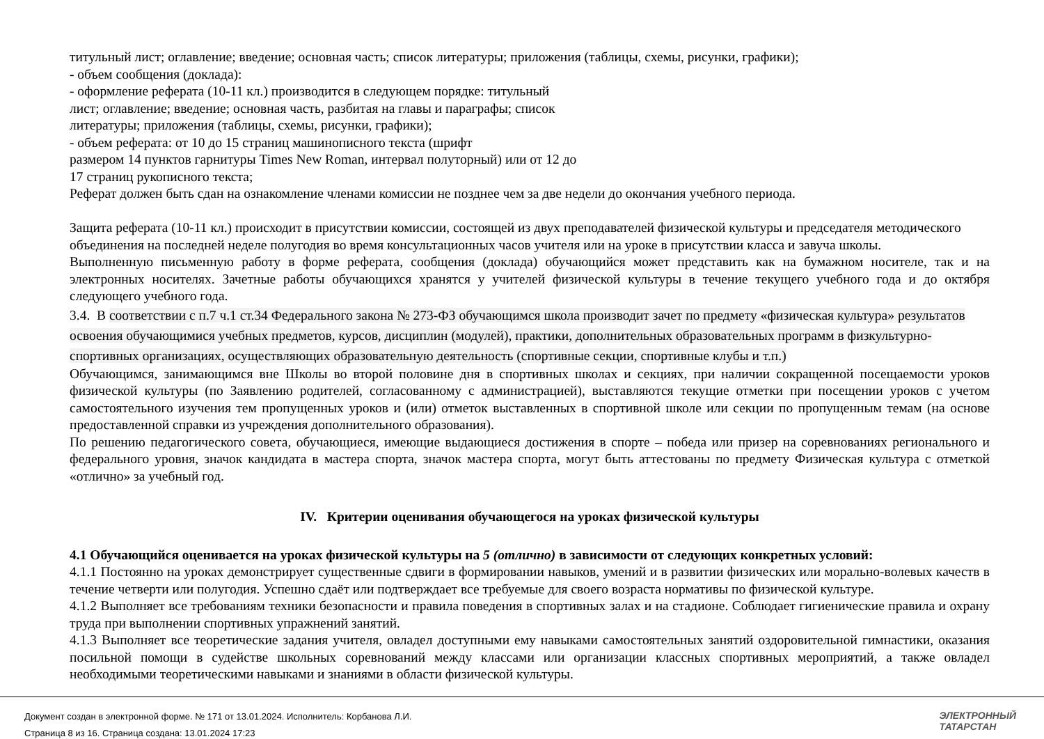титульный лист; оглавление; введение; основная часть; список литературы; приложения (таблицы, схемы, рисунки, графики);
- объем сообщения (доклада):
- оформление реферата (10-11 кл.) производится в следующем порядке: титульный
лист; оглавление; введение; основная часть, разбитая на главы и параграфы; список
литературы; приложения (таблицы, схемы, рисунки, графики);
- объем реферата: от 10 до 15 страниц машинописного текста (шрифт
размером 14 пунктов гарнитуры Times New Roman, интервал полуторный) или от 12 до
17 страниц рукописного текста;
Реферат должен быть сдан на ознакомление членами комиссии не позднее чем за две недели до окончания учебного периода.
Защита реферата (10-11 кл.) происходит в присутствии комиссии, состоящей из двух преподавателей физической культуры и председателя методического объединения на последней неделе полугодия во время консультационных часов учителя или на уроке в присутствии класса и завуча школы.
Выполненную письменную работу в форме реферата, сообщения (доклада) обучающийся может представить как на бумажном носителе, так и на электронных носителях. Зачетные работы обучающихся хранятся у учителей физической культуры в течение текущего учебного года и до октября следующего учебного года.
3.4. В соответствии с п.7 ч.1 ст.34 Федерального закона № 273-ФЗ обучающимся школа производит зачет по предмету «физическая культура» результатов освоения обучающимися учебных предметов, курсов, дисциплин (модулей), практики, дополнительных образовательных программ в физкультурно-спортивных организациях, осуществляющих образовательную деятельность (спортивные секции, спортивные клубы и т.п.)
Обучающимся, занимающимся вне Школы во второй половине дня в спортивных школах и секциях, при наличии сокращенной посещаемости уроков физической культуры (по Заявлению родителей, согласованному с администрацией), выставляются текущие отметки при посещении уроков с учетом самостоятельного изучения тем пропущенных уроков и (или) отметок выставленных в спортивной школе или секции по пропущенным темам (на основе предоставленной справки из учреждения дополнительного образования).
По решению педагогического совета, обучающиеся, имеющие выдающиеся достижения в спорте – победа или призер на соревнованиях регионального и федерального уровня, значок кандидата в мастера спорта, значок мастера спорта, могут быть аттестованы по предмету Физическая культура с отметкой «отлично» за учебный год.
IV. Критерии оценивания обучающегося на уроках физической культуры
4.1 Обучающийся оценивается на уроках физической культуры на 5 (отлично) в зависимости от следующих конкретных условий:
4.1.1 Постоянно на уроках демонстрирует существенные сдвиги в формировании навыков, умений и в развитии физических или морально-волевых качеств в течение четверти или полугодия. Успешно сдаёт или подтверждает все требуемые для своего возраста нормативы по физической культуре.
4.1.2 Выполняет все требованиям техники безопасности и правила поведения в спортивных залах и на стадионе. Соблюдает гигиенические правила и охрану труда при выполнении спортивных упражнений занятий.
4.1.3 Выполняет все теоретические задания учителя, овладел доступными ему навыками самостоятельных занятий оздоровительной гимнастики, оказания посильной помощи в судействе школьных соревнований между классами или организации классных спортивных мероприятий, а также овладел необходимыми теоретическими навыками и знаниями в области физической культуры.
Документ создан в электронной форме. № 171 от 13.01.2024. Исполнитель: Корбанова Л.И.
Страница 8 из 16. Страница создана: 13.01.2024 17:23
ЭЛЕКТРОННЫЙ
ТАТАРСТАН